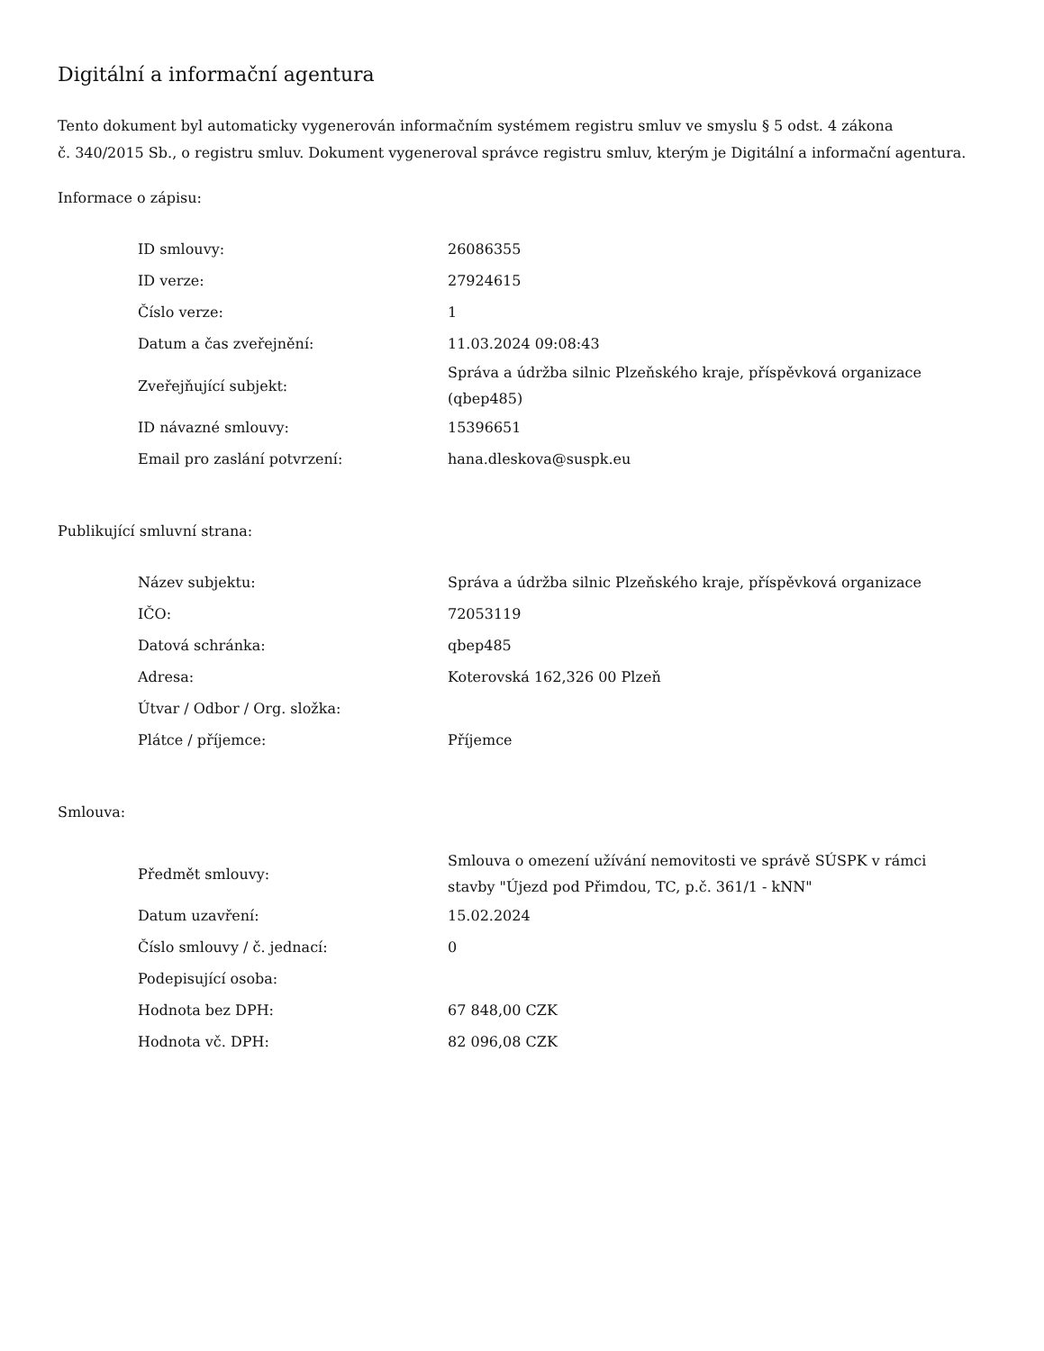Digitální a informační agentura
Tento dokument byl automaticky vygenerován informačním systémem registru smluv ve smyslu § 5 odst. 4 zákona
č. 340/2015 Sb., o registru smluv. Dokument vygeneroval správce registru smluv, kterým je Digitální a informační agentura.
Informace o zápisu:
| ID smlouvy: | 26086355 |
| ID verze: | 27924615 |
| Číslo verze: | 1 |
| Datum a čas zveřejnění: | 11.03.2024 09:08:43 |
| Zveřejňující subjekt: | Správa a údržba silnic Plzeňského kraje, příspěvková organizace (qbep485) |
| ID návazné smlouvy: | 15396651 |
| Email pro zaslání potvrzení: | hana.dleskova@suspk.eu |
Publikující smluvní strana:
| Název subjektu: | Správa a údržba silnic Plzeňského kraje, příspěvková organizace |
| IČO: | 72053119 |
| Datová schránka: | qbep485 |
| Adresa: | Koterovská 162,326 00 Plzeň |
| Útvar / Odbor / Org. složka: | |
| Plátce / příjemce: | Příjemce |
Smlouva:
| Předmět smlouvy: | Smlouva o omezení užívání nemovitosti ve správě SÚSPK v rámci stavby "Újezd pod Přimdou, TC, p.č. 361/1 - kNN" |
| Datum uzavření: | 15.02.2024 |
| Číslo smlouvy / č. jednací: | 0 |
| Podepisující osoba: | |
| Hodnota bez DPH: | 67 848,00 CZK |
| Hodnota vč. DPH: | 82 096,08 CZK |